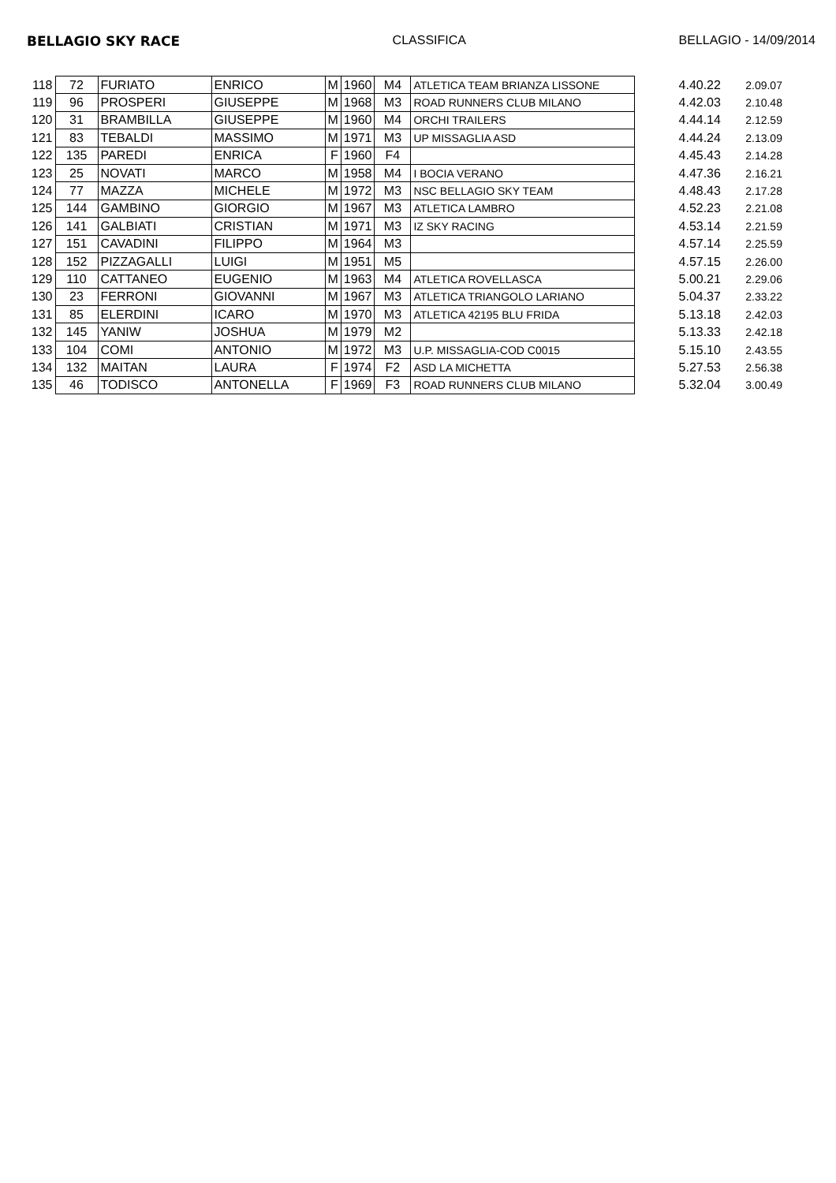BELLAGIO SKY RACE CLASSIFICA BELLAGIO - 14/09/2014
| 118 | 72 | FURIATO | ENRICO | M | 1960 | M4 | ATLETICA TEAM BRIANZA LISSONE | 4.40.22 | 2.09.07 |
| 119 | 96 | PROSPERI | GIUSEPPE | M | 1968 | M3 | ROAD RUNNERS CLUB MILANO | 4.42.03 | 2.10.48 |
| 120 | 31 | BRAMBILLA | GIUSEPPE | M | 1960 | M4 | ORCHI TRAILERS | 4.44.14 | 2.12.59 |
| 121 | 83 | TEBALDI | MASSIMO | M | 1971 | M3 | UP MISSAGLIA ASD | 4.44.24 | 2.13.09 |
| 122 | 135 | PAREDI | ENRICA | F | 1960 | F4 | | 4.45.43 | 2.14.28 |
| 123 | 25 | NOVATI | MARCO | M | 1958 | M4 | I BOCIA VERANO | 4.47.36 | 2.16.21 |
| 124 | 77 | MAZZA | MICHELE | M | 1972 | M3 | NSC BELLAGIO SKY TEAM | 4.48.43 | 2.17.28 |
| 125 | 144 | GAMBINO | GIORGIO | M | 1967 | M3 | ATLETICA LAMBRO | 4.52.23 | 2.21.08 |
| 126 | 141 | GALBIATI | CRISTIAN | M | 1971 | M3 | IZ SKY RACING | 4.53.14 | 2.21.59 |
| 127 | 151 | CAVADINI | FILIPPO | M | 1964 | M3 | | 4.57.14 | 2.25.59 |
| 128 | 152 | PIZZAGALLI | LUIGI | M | 1951 | M5 | | 4.57.15 | 2.26.00 |
| 129 | 110 | CATTANEO | EUGENIO | M | 1963 | M4 | ATLETICA ROVELLASCA | 5.00.21 | 2.29.06 |
| 130 | 23 | FERRONI | GIOVANNI | M | 1967 | M3 | ATLETICA TRIANGOLO LARIANO | 5.04.37 | 2.33.22 |
| 131 | 85 | ELERDINI | ICARO | M | 1970 | M3 | ATLETICA 42195 BLU FRIDA | 5.13.18 | 2.42.03 |
| 132 | 145 | YANIW | JOSHUA | M | 1979 | M2 | | 5.13.33 | 2.42.18 |
| 133 | 104 | COMI | ANTONIO | M | 1972 | M3 | U.P. MISSAGLIA-COD C0015 | 5.15.10 | 2.43.55 |
| 134 | 132 | MAITAN | LAURA | F | 1974 | F2 | ASD LA MICHETTA | 5.27.53 | 2.56.38 |
| 135 | 46 | TODISCO | ANTONELLA | F | 1969 | F3 | ROAD RUNNERS CLUB MILANO | 5.32.04 | 3.00.49 |